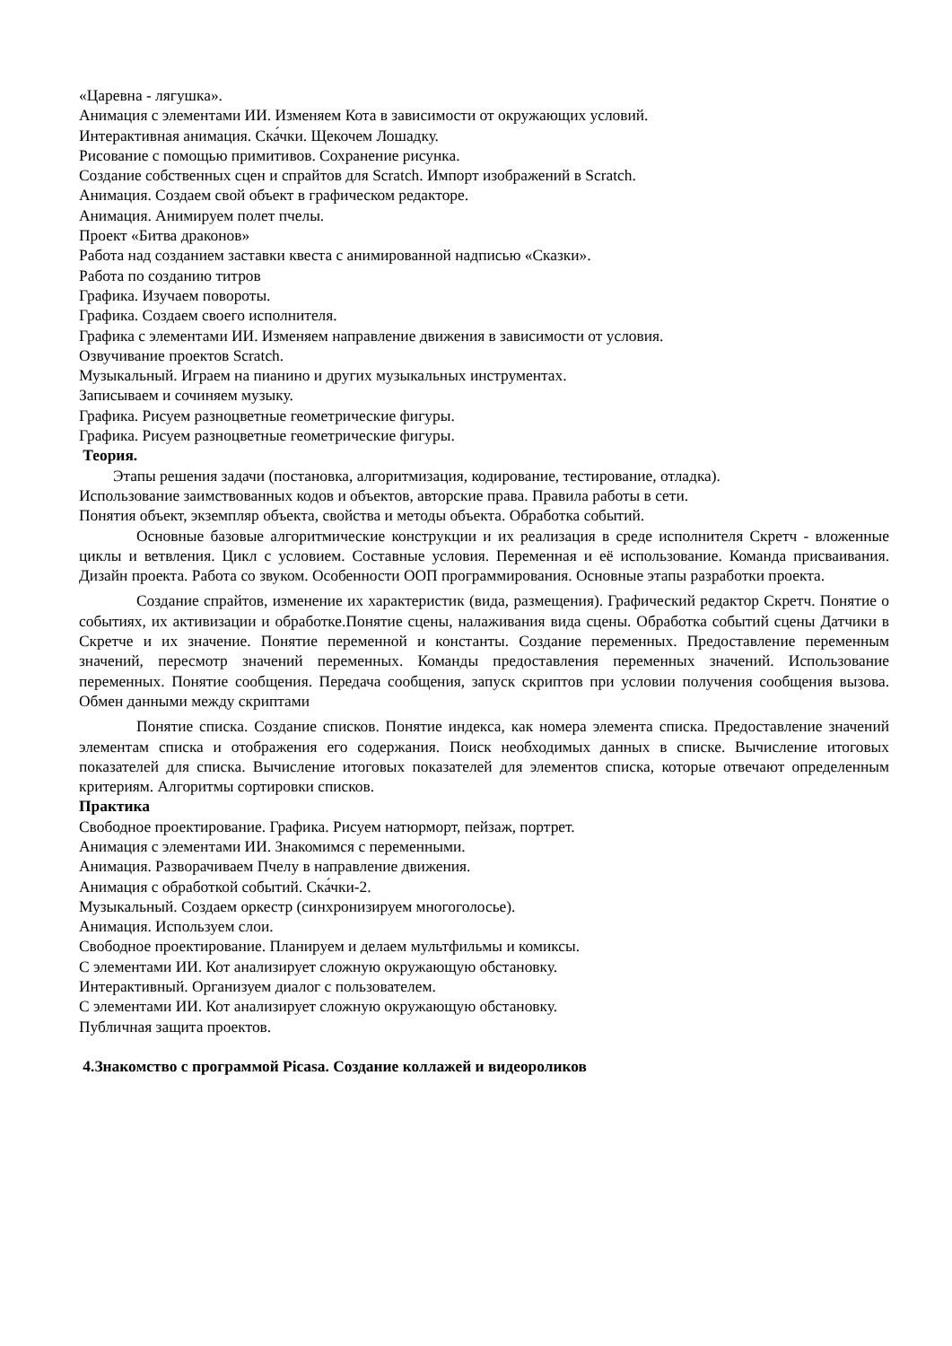«Царевна - лягушка».
Анимация с элементами ИИ. Изменяем Кота в зависимости от окружающих условий.
Интерактивная анимация. Ска́чки. Щекочем Лошадку.
Рисование с помощью примитивов. Сохранение рисунка.
Создание собственных сцен и спрайтов для Scratch. Импорт изображений в Scratch.
Анимация. Создаем свой объект в графическом редакторе.
Анимация. Анимируем полет пчелы.
Проект «Битва драконов»
Работа над созданием заставки квеста с анимированной надписью «Сказки».
Работа по созданию титров
Графика. Изучаем повороты.
Графика. Создаем своего исполнителя.
Графика с элементами ИИ. Изменяем направление движения в зависимости от условия.
Озвучивание проектов Scratch.
Музыкальный. Играем на пианино и других музыкальных инструментах.
Записываем и сочиняем музыку.
Графика. Рисуем разноцветные геометрические фигуры.
Графика. Рисуем разноцветные геометрические фигуры.
Теория.
Этапы решения задачи (постановка, алгоритмизация, кодирование, тестирование, отладка).
Использование заимствованных кодов и объектов, авторские права. Правила работы в сети.
Понятия объект, экземпляр объекта, свойства и методы объекта. Обработка событий.
Основные базовые алгоритмические конструкции и их реализация в среде исполнителя Скретч - вложенные циклы и ветвления. Цикл с условием. Составные условия. Переменная и её использование. Команда присваивания. Дизайн проекта. Работа со звуком. Особенности ООП программирования. Основные этапы разработки проекта.
Создание спрайтов, изменение их характеристик (вида, размещения). Графический редактор Скретч. Понятие о событиях, их активизации и обработке.Понятие сцены, налаживания вида сцены. Обработка событий сцены Датчики в Скретче и их значение. Понятие переменной и константы. Создание переменных. Предоставление переменным значений, пересмотр значений переменных. Команды предоставления переменных значений. Использование переменных. Понятие сообщения. Передача сообщения, запуск скриптов при условии получения сообщения вызова. Обмен данными между скриптами
Понятие списка. Создание списков. Понятие индекса, как номера элемента списка. Предоставление значений элементам списка и отображения его содержания. Поиск необходимых данных в списке. Вычисление итоговых показателей для списка. Вычисление итоговых показателей для элементов списка, которые отвечают определенным критериям. Алгоритмы сортировки списков.
Практика
Свободное проектирование. Графика. Рисуем натюрморт, пейзаж, портрет.
Анимация с элементами ИИ. Знакомимся с переменными.
Анимация. Разворачиваем Пчелу в направление движения.
Анимация с обработкой событий. Ска́чки-2.
Музыкальный. Создаем оркестр (синхронизируем многоголосье).
Анимация. Используем слои.
Свободное проектирование. Планируем и делаем мультфильмы и комиксы.
С элементами ИИ. Кот анализирует сложную окружающую обстановку.
Интерактивный. Организуем диалог с пользователем.
С элементами ИИ. Кот анализирует сложную окружающую обстановку.
Публичная защита проектов.
4.Знакомство с программой Picasa. Создание коллажей и видеороликов